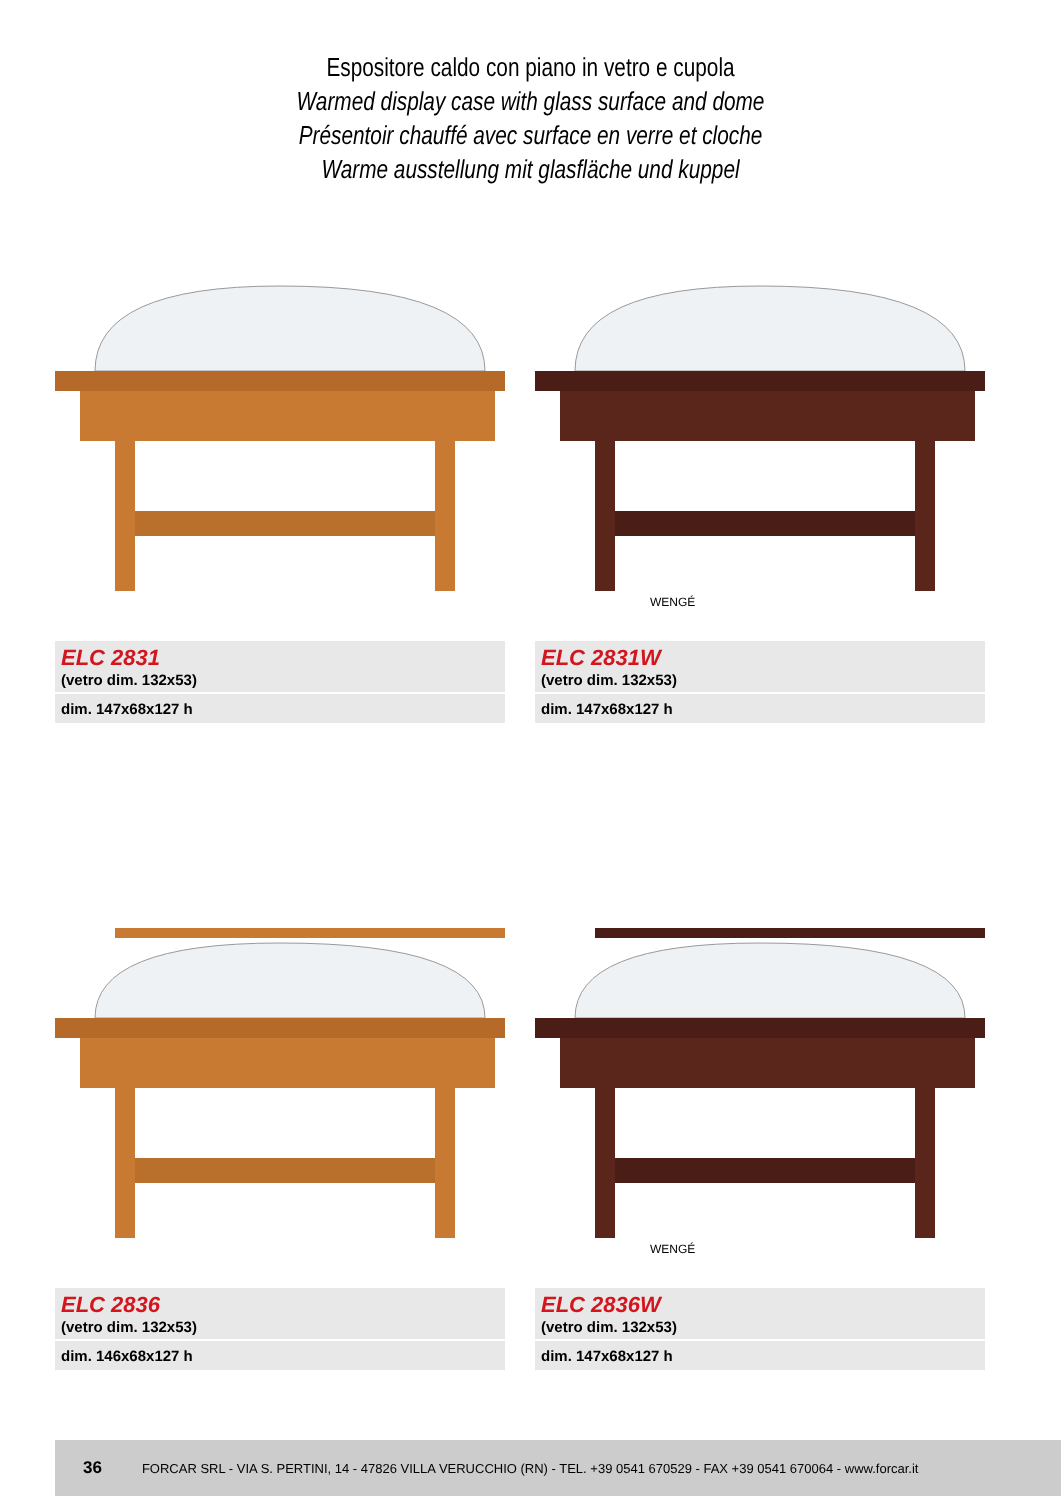Espositore caldo con piano in vetro e cupola
Warmed display case with glass surface and dome
Présentoir chauffé avec surface en verre et cloche
Warme ausstellung mit glasfläche und kuppel
ELC 2831
(vetro dim. 132x53)
dim. 147x68x127 h
WENGÉ
ELC 2831W
(vetro dim. 132x53)
dim. 147x68x127 h
ELC 2836
(vetro dim. 132x53)
dim. 146x68x127 h
WENGÉ
ELC 2836W
(vetro dim. 132x53)
dim. 147x68x127 h
36 FORCAR SRL - VIA S. PERTINI, 14 - 47826 VILLA VERUCCHIO (RN) - TEL. +39 0541 670529 - FAX +39 0541 670064 - www.forcar.it